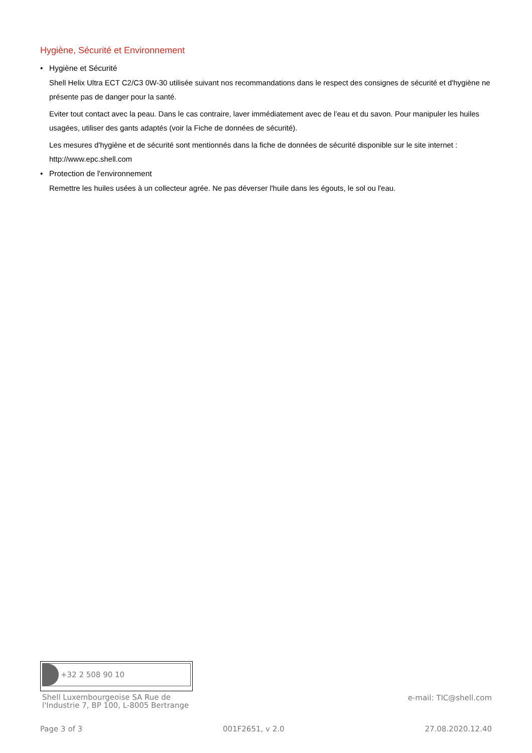Hygiène, Sécurité et Environnement
• Hygiène et Sécurité
Shell Helix Ultra ECT C2/C3 0W-30 utilisée suivant nos recommandations dans le respect des consignes de sécurité et d'hygiène ne présente pas de danger pour la santé.
Eviter tout contact avec la peau. Dans le cas contraire, laver immédiatement avec de l’eau et du savon. Pour manipuler les huiles usagées, utiliser des gants adaptés (voir la Fiche de données de sécurité).
Les mesures d'hygiène et de sécurité sont mentionnés dans la fiche de données de sécurité disponible sur le site internet : http://www.epc.shell.com
• Protection de l'environnement
Remettre les huiles usées à un collecteur agrée. Ne pas déverser l'huile dans les égouts, le sol ou l'eau.
+32 2 508 90 10
Shell Luxembourgeoise SA Rue de
l'Industrie 7, BP 100, L-8005 Bertrange
e-mail: TIC@shell.com
Page 3 of 3 001F2651, v 2.0 27.08.2020.12.40